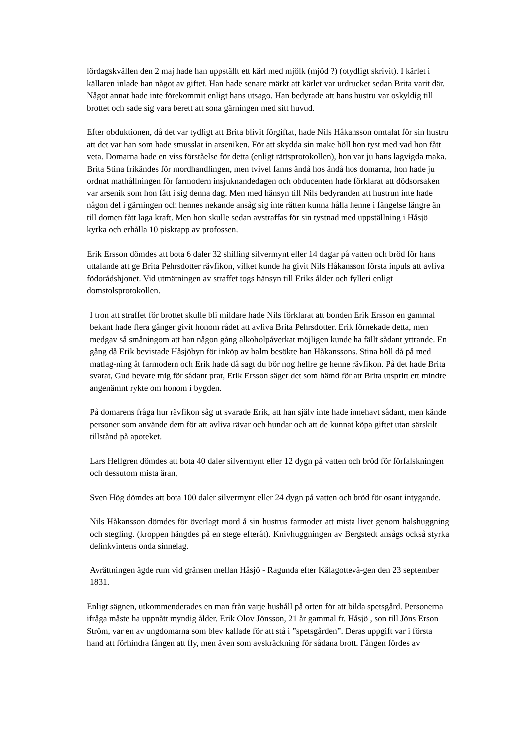lördagskvällen den 2 maj hade han uppställt ett kärl med mjölk (mjöd ?) (otydligt skrivit). I kärlet i källaren inlade han något av giftet. Han hade senare märkt att kärlet var urdrucket sedan Brita varit där. Något annat hade inte förekommit enligt hans utsago. Han bedyrade att hans hustru var oskyldig till brottet och sade sig vara berett att sona gärningen med sitt huvud.
Efter obduktionen, då det var tydligt att Brita blivit förgiftat, hade Nils Håkansson omtalat för sin hustru att det var han som hade smusslat in arseniken. För att skydda sin make höll hon tyst med vad hon fått veta. Domarna hade en viss förståelse för detta (enligt rättsprotokollen), hon var ju hans lagvigda maka.
Brita Stina frikändes för mordhandlingen, men tvivel fanns ändå hos ändå hos domarna, hon hade ju ordnat mathållningen för farmodern insjuknandedagen och obducenten hade förklarat att dödsorsaken var arsenik som hon fått i sig denna dag. Men med hänsyn till Nils bedyranden att hustrun inte hade någon del i gärningen och hennes nekande ansåg sig inte rätten kunna hålla henne i fängelse längre än till domen fått laga kraft. Men hon skulle sedan avstraffas för sin tystnad med uppställning i Håsjö kyrka och erhålla 10 piskrapp av profossen.
Erik Ersson dömdes att bota 6 daler 32 shilling silvermynt eller 14 dagar på vatten och bröd för hans uttalande att ge Brita Pehrsdotter rävfikon, vilket kunde ha givit Nils Håkansson första inpuls att avliva födorådshjonet. Vid utmätningen av straffet togs hänsyn till Eriks ålder och fylleri enligt domstolsprotokollen.
I tron att straffet för brottet skulle bli mildare hade Nils förklarat att bonden Erik Ersson en gammal bekant hade flera gånger givit honom rådet att avliva Brita Pehrsdotter. Erik förnekade detta, men medgav så småningom att han någon gång alkoholpåverkat möjligen kunde ha fällt sådant yttrande. En gång då Erik bevistade Håsjöbyn för inköp av halm besökte han Håkanssons. Stina höll då på med matlag-ning åt farmodern och Erik hade då sagt du bör nog hellre ge henne rävfikon. På det hade Brita svarat, Gud bevare mig för sådant prat, Erik Ersson säger det som hämd för att Brita utspritt ett mindre angenämnt rykte om honom i bygden.
På domarens fråga hur rävfikon såg ut svarade Erik, att han själv inte hade innehavt sådant, men kände personer som använde dem för att avliva rävar och hundar och att de kunnat köpa giftet utan särskilt tillstånd på apoteket.
Lars Hellgren dömdes att bota 40 daler silvermynt eller 12 dygn på vatten och bröd för förfalskningen och dessutom mista äran,
Sven Hög dömdes att bota 100 daler silvermynt eller 24 dygn på vatten och bröd för osant intygande.
Nils Håkansson dömdes för överlagt mord å sin hustrus farmoder att mista livet genom halshuggning och stegling. (kroppen hängdes på en stege efteråt). Knivhuggningen av Bergstedt ansågs också styrka delinkvintens onda sinnelag.
Avrättningen ägde rum vid gränsen mellan Håsjö - Ragunda efter Kälagottevä-gen den 23 september 1831.
Enligt sägnen, utkommenderades en man från varje hushåll på orten för att bilda spetsgård. Personerna ifråga måste ha uppnått myndig ålder. Erik Olov Jönsson, 21 år gammal fr. Håsjö , son till Jöns Erson Ström, var en av ungdomarna som blev kallade för att stå i ”spetsgården”. Deras uppgift var i första hand att förhindra fången att fly, men även som avskräckning för sådana brott. Fången fördes av